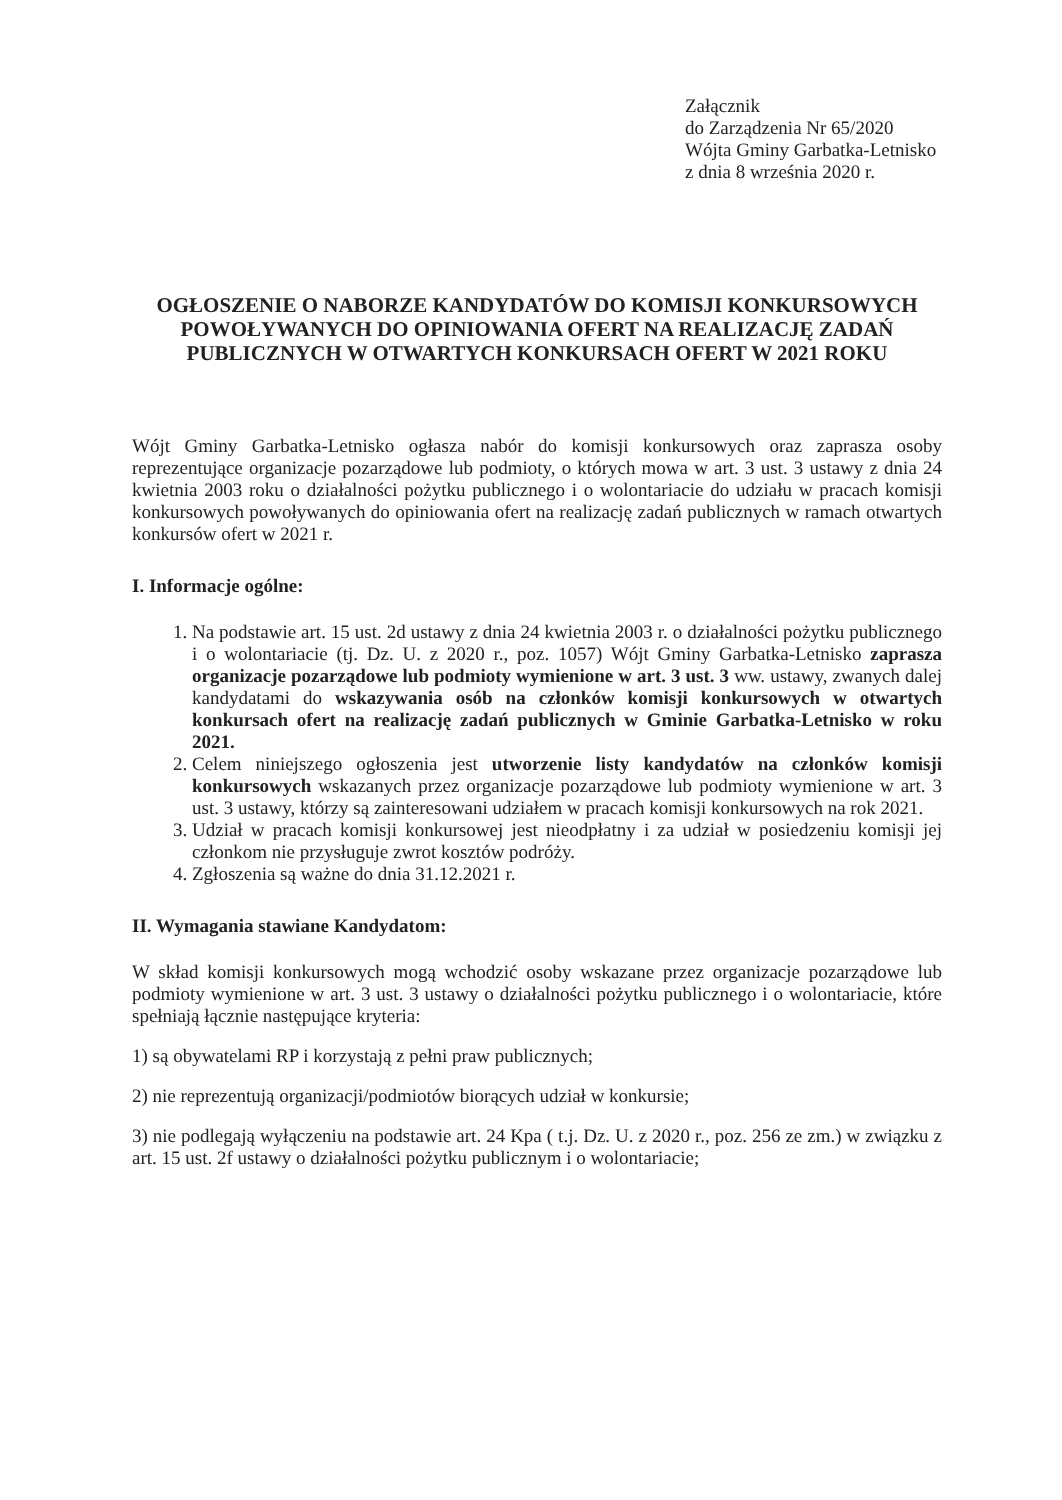Załącznik
do Zarządzenia Nr 65/2020
Wójta Gminy Garbatka-Letnisko
z dnia 8 września 2020 r.
OGŁOSZENIE O NABORZE KANDYDATÓW DO KOMISJI KONKURSOWYCH POWOŁYWANYCH DO OPINIOWANIA OFERT NA REALIZACJĘ ZADAŃ PUBLICZNYCH W OTWARTYCH KONKURSACH OFERT W 2021 ROKU
Wójt Gminy Garbatka-Letnisko ogłasza nabór do komisji konkursowych oraz zaprasza osoby reprezentujące organizacje pozarządowe lub podmioty, o których mowa w art. 3 ust. 3 ustawy z dnia 24 kwietnia 2003 roku o działalności pożytku publicznego i o wolontariacie do udziału w pracach komisji konkursowych powoływanych do opiniowania ofert na realizację zadań publicznych w ramach otwartych konkursów ofert w 2021 r.
I. Informacje ogólne:
1. Na podstawie art. 15 ust. 2d ustawy z dnia 24 kwietnia 2003 r. o działalności pożytku publicznego i o wolontariacie (tj. Dz. U. z 2020 r., poz. 1057) Wójt Gminy Garbatka-Letnisko zaprasza organizacje pozarządowe lub podmioty wymienione w art. 3 ust. 3 ww. ustawy, zwanych dalej kandydatami do wskazywania osób na członków komisji konkursowych w otwartych konkursach ofert na realizację zadań publicznych w Gminie Garbatka-Letnisko w roku 2021.
2. Celem niniejszego ogłoszenia jest utworzenie listy kandydatów na członków komisji konkursowych wskazanych przez organizacje pozarządowe lub podmioty wymienione w art. 3 ust. 3 ustawy, którzy są zainteresowani udziałem w pracach komisji konkursowych na rok 2021.
3. Udział w pracach komisji konkursowej jest nieodpłatny i za udział w posiedzeniu komisji jej członkom nie przysługuje zwrot kosztów podróży.
4. Zgłoszenia są ważne do dnia 31.12.2021 r.
II. Wymagania stawiane Kandydatom:
W skład komisji konkursowych mogą wchodzić osoby wskazane przez organizacje pozarządowe lub podmioty wymienione w art. 3 ust. 3 ustawy o działalności pożytku publicznego i o wolontariacie, które spełniają łącznie następujące kryteria:
1) są obywatelami RP i korzystają z pełni praw publicznych;
2) nie reprezentują organizacji/podmiotów biorących udział w konkursie;
3) nie podlegają wyłączeniu na podstawie art. 24 Kpa ( t.j. Dz. U. z 2020 r., poz. 256 ze zm.) w związku z art. 15 ust. 2f ustawy o działalności pożytku publicznym i o wolontariacie;